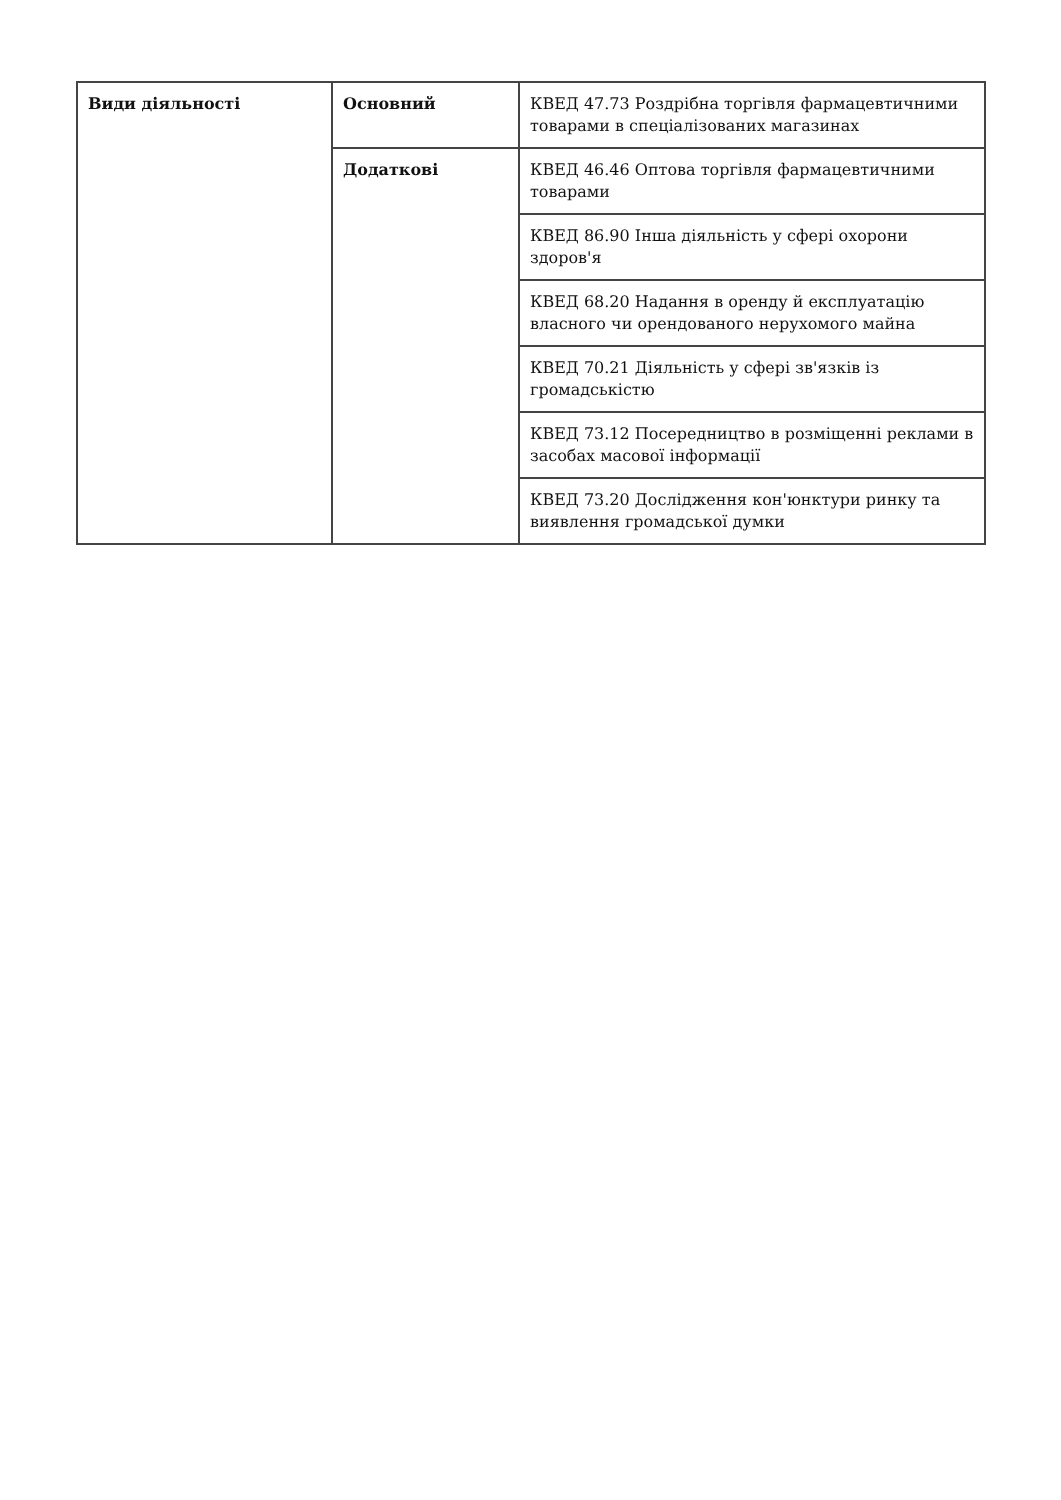| Види діяльності | Основний | КВЕД 47.73 Роздрібна торгівля фармацевтичними товарами в спеціалізованих магазинах |
| | Додаткові | КВЕД 46.46 Оптова торгівля фармацевтичними товарами |
| | | КВЕД 86.90 Інша діяльність у сфері охорони здоров'я |
| | | КВЕД 68.20 Надання в оренду й експлуатацію власного чи орендованого нерухомого майна |
| | | КВЕД 70.21 Діяльність у сфері зв'язків із громадськістю |
| | | КВЕД 73.12 Посередництво в розміщенні реклами в засобах масової інформації |
| | | КВЕД 73.20 Дослідження кон'юнктури ринку та виявлення громадської думки |